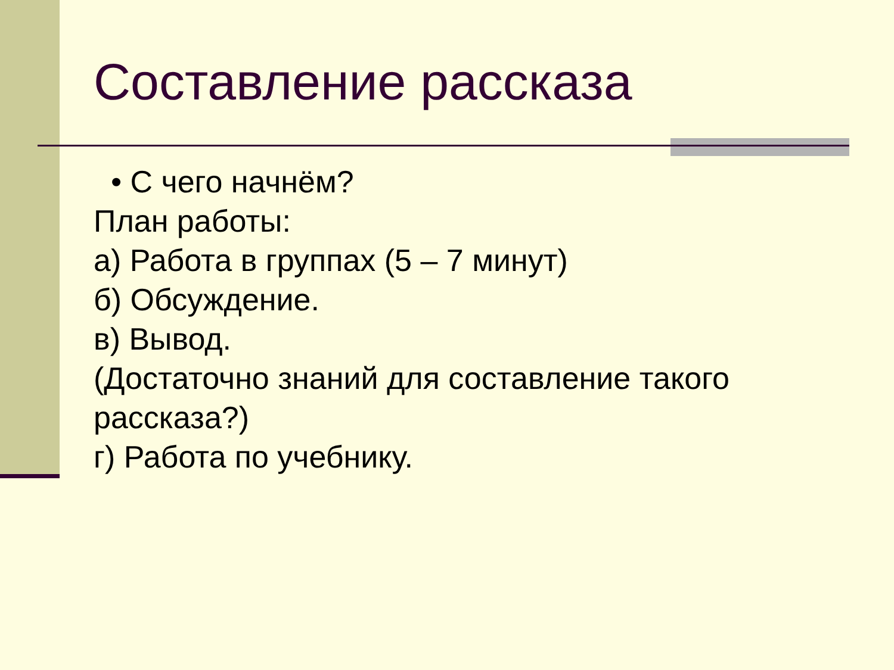Составление рассказа
• С чего начнём?
План работы:
а) Работа в группах (5 – 7 минут)
б) Обсуждение.
в) Вывод.
(Достаточно знаний для составление такого рассказа?)
г) Работа по учебнику.